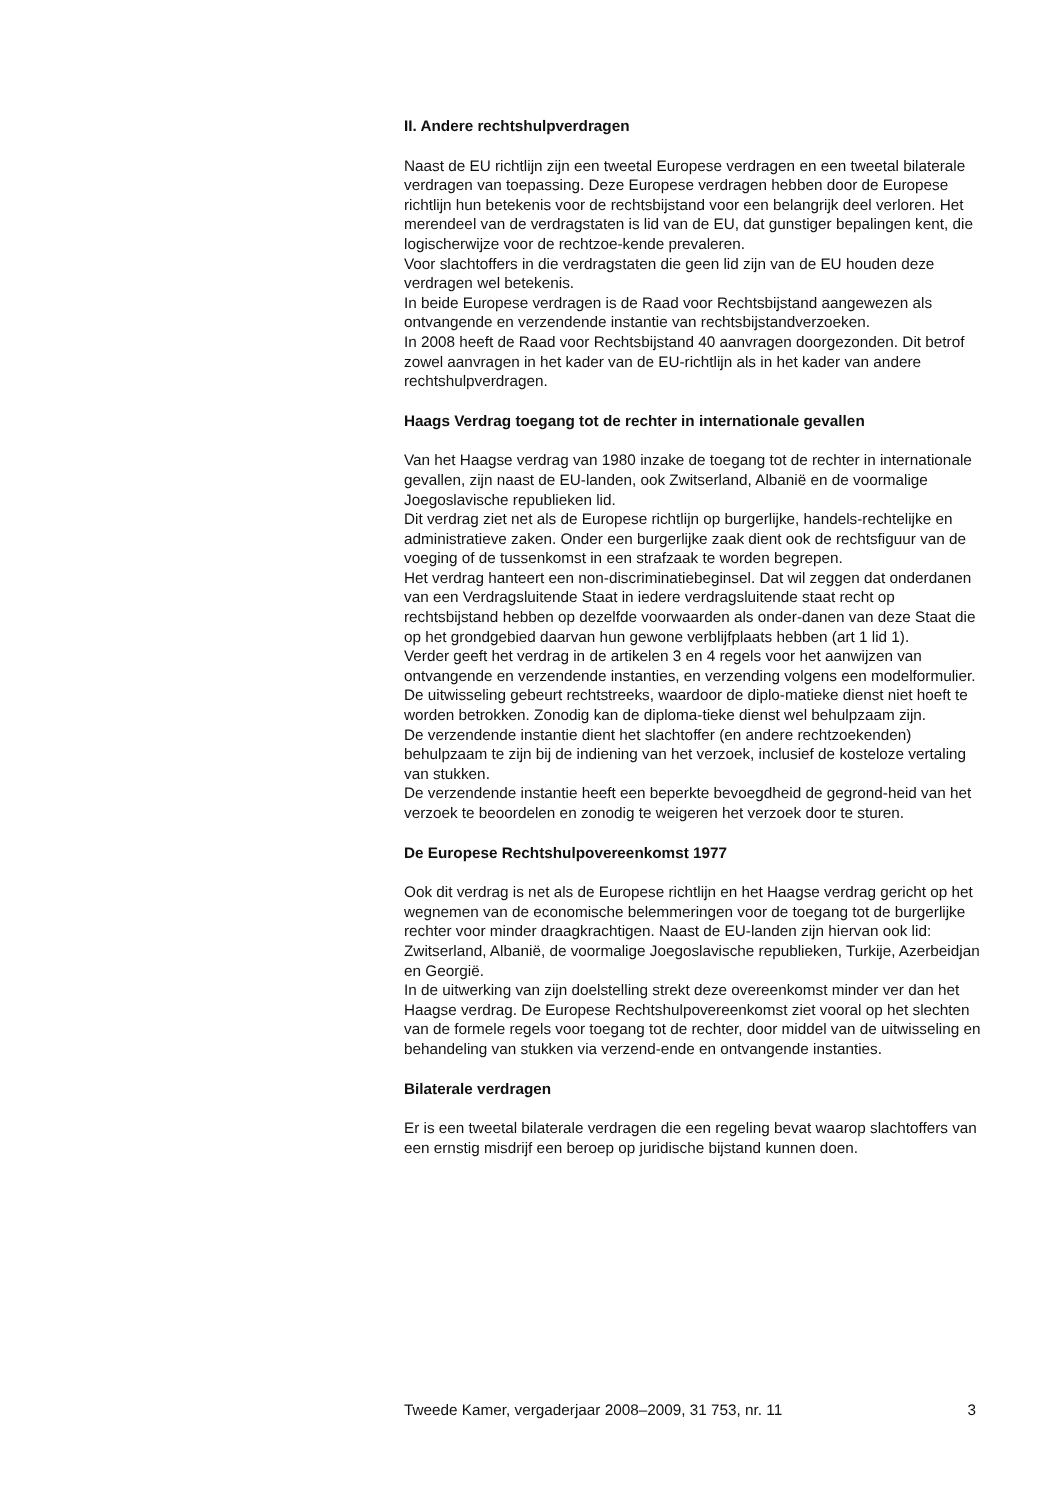II. Andere rechtshulpverdragen
Naast de EU richtlijn zijn een tweetal Europese verdragen en een tweetal bilaterale verdragen van toepassing. Deze Europese verdragen hebben door de Europese richtlijn hun betekenis voor de rechtsbijstand voor een belangrijk deel verloren. Het merendeel van de verdragstaten is lid van de EU, dat gunstiger bepalingen kent, die logischerwijze voor de rechtzoe-kende prevaleren.
Voor slachtoffers in die verdragstaten die geen lid zijn van de EU houden deze verdragen wel betekenis.
In beide Europese verdragen is de Raad voor Rechtsbijstand aangewezen als ontvangende en verzendende instantie van rechtsbijstandverzoeken.
In 2008 heeft de Raad voor Rechtsbijstand 40 aanvragen doorgezonden. Dit betrof zowel aanvragen in het kader van de EU-richtlijn als in het kader van andere rechtshulpverdragen.
Haags Verdrag toegang tot de rechter in internationale gevallen
Van het Haagse verdrag van 1980 inzake de toegang tot de rechter in internationale gevallen, zijn naast de EU-landen, ook Zwitserland, Albanië en de voormalige Joegoslavische republieken lid.
Dit verdrag ziet net als de Europese richtlijn op burgerlijke, handels-rechtelijke en administratieve zaken. Onder een burgerlijke zaak dient ook de rechtsfiguur van de voeging of de tussenkomst in een strafzaak te worden begrepen.
Het verdrag hanteert een non-discriminatiebeginsel. Dat wil zeggen dat onderdanen van een Verdragsluitende Staat in iedere verdragsluitende staat recht op rechtsbijstand hebben op dezelfde voorwaarden als onder-danen van deze Staat die op het grondgebied daarvan hun gewone verblijfplaats hebben (art 1 lid 1).
Verder geeft het verdrag in de artikelen 3 en 4 regels voor het aanwijzen van ontvangende en verzendende instanties, en verzending volgens een modelformulier. De uitwisseling gebeurt rechtstreeks, waardoor de diplo-matieke dienst niet hoeft te worden betrokken. Zonodig kan de diploma-tieke dienst wel behulpzaam zijn.
De verzendende instantie dient het slachtoffer (en andere rechtzoekenden) behulpzaam te zijn bij de indiening van het verzoek, inclusief de kosteloze vertaling van stukken.
De verzendende instantie heeft een beperkte bevoegdheid de gegrond-heid van het verzoek te beoordelen en zonodig te weigeren het verzoek door te sturen.
De Europese Rechtshulpovereenkomst 1977
Ook dit verdrag is net als de Europese richtlijn en het Haagse verdrag gericht op het wegnemen van de economische belemmeringen voor de toegang tot de burgerlijke rechter voor minder draagkrachtigen. Naast de EU-landen zijn hiervan ook lid: Zwitserland, Albanië, de voormalige Joegoslavische republieken, Turkije, Azerbeidjan en Georgië.
In de uitwerking van zijn doelstelling strekt deze overeenkomst minder ver dan het Haagse verdrag. De Europese Rechtshulpovereenkomst ziet vooral op het slechten van de formele regels voor toegang tot de rechter, door middel van de uitwisseling en behandeling van stukken via verzend-ende en ontvangende instanties.
Bilaterale verdragen
Er is een tweetal bilaterale verdragen die een regeling bevat waarop slachtoffers van een ernstig misdrijf een beroep op juridische bijstand kunnen doen.
Tweede Kamer, vergaderjaar 2008–2009, 31 753, nr. 11 3